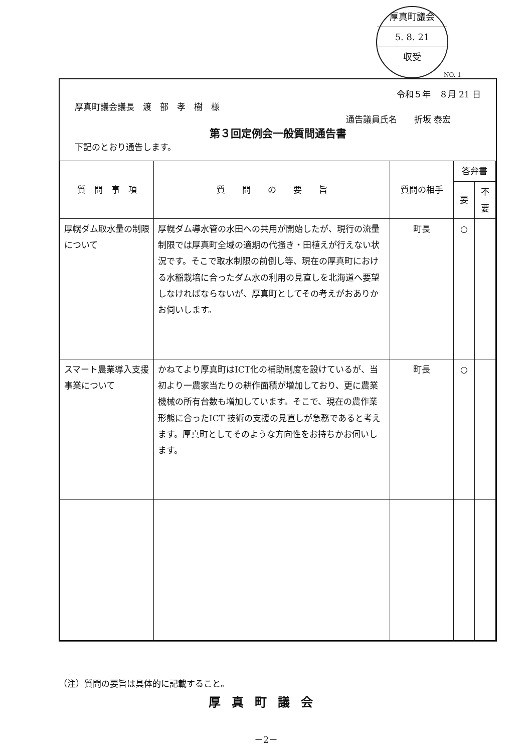厚真町議会
5. 8. 21
収受
NO. 1
令和５年　８月 21 日
厚真町議会議長　渡　部　孝　樹　様
通告議員氏名　　折坂 泰宏
第３回定例会一般質問通告書
下記のとおり通告します。
| 質 問 事 項 | 質 問 の 要 旨 | 質問の相手 | 答弁書 | |
| --- | --- | --- | --- | --- |
| | | | 要 | 不要 |
| 厚幌ダム取水量の制限について | 厚幌ダム導水管の水田への共用が開始したが、現行の流量制限では厚真町全域の適期の代掻き・田植えが行えない状況です。そこで取水制限の前倒し等、現在の厚真町における水稲栽培に合ったダム水の利用の見直しを北海道へ要望しなければならないが、厚真町としてその考えがおありかお伺いします。 | 町長 | ○ | |
| スマート農業導入支援事業について | かねてより厚真町はICT化の補助制度を設けているが、当初より一農家当たりの耕作面積が増加しており、更に農業機械の所有台数も増加しています。そこで、現在の農作業形態に合ったICT 技術の支援の見直しが急務であると考えます。厚真町としてそのような方向性をお持ちかお伺いします。 | 町長 | ○ | |
（注）質問の要旨は具体的に記載すること。
厚真町議会
－2－